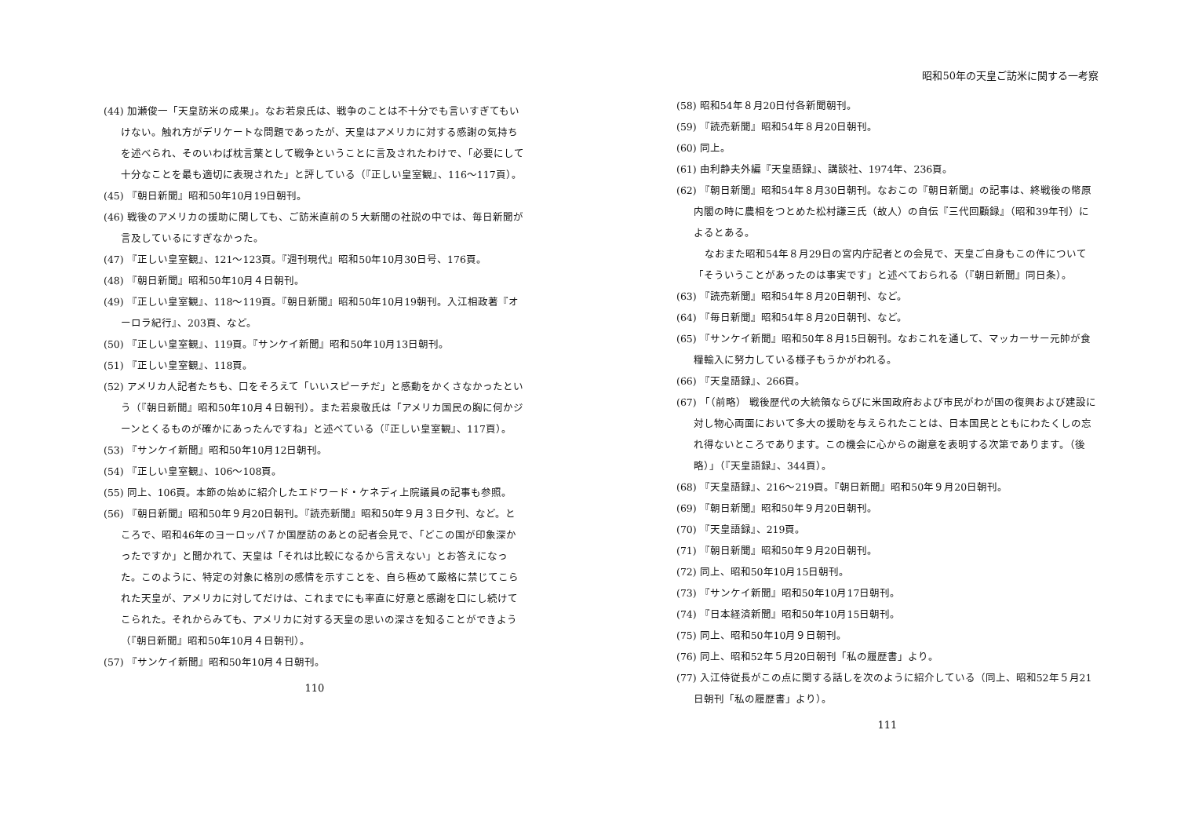(44) 加瀬俊一「天皇訪米の成果」。なお若泉氏は、戦争のことは不十分でも言いすぎてもいけない。触れ方がデリケートな問題であったが、天皇はアメリカに対する感謝の気持ちを述べられ、そのいわば枕言葉として戦争ということに言及されたわけで、「必要にして十分なことを最も適切に表現された」と評している（『正しい皇室観』、116〜117頁）。
(45) 『朝日新聞』昭和50年10月19日朝刊。
(46) 戦後のアメリカの援助に関しても、ご訪米直前の５大新聞の社説の中では、毎日新聞が言及しているにすぎなかった。
(47) 『正しい皇室観』、121〜123頁。『週刊現代』昭和50年10月30日号、176頁。
(48) 『朝日新聞』昭和50年10月４日朝刊。
(49) 『正しい皇室観』、118〜119頁。『朝日新聞』昭和50年10月19朝刊。入江相政著『オーロラ紀行』、203頁、など。
(50) 『正しい皇室観』、119頁。『サンケイ新聞』昭和50年10月13日朝刊。
(51) 『正しい皇室観』、118頁。
(52) アメリカ人記者たちも、口をそろえて「いいスピーチだ」と感動をかくさなかったという（『朝日新聞』昭和50年10月４日朝刊）。また若泉敬氏は「アメリカ国民の胸に何かジーンとくるものが確かにあったんですね」と述べている（『正しい皇室観』、117頁）。
(53) 『サンケイ新聞』昭和50年10月12日朝刊。
(54) 『正しい皇室観』、106〜108頁。
(55) 同上、106頁。本節の始めに紹介したエドワード・ケネディ上院議員の記事も参照。
(56) 『朝日新聞』昭和50年９月20日朝刊。『読売新聞』昭和50年９月３日夕刊、など。ところで、昭和46年のヨーロッパ７か国歴訪のあとの記者会見で、「どこの国が印象深かったですか」と聞かれて、天皇は「それは比較になるから言えない」とお答えになった。このように、特定の対象に格別の感情を示すことを、自ら極めて厳格に禁じてこられた天皇が、アメリカに対してだけは、これまでにも率直に好意と感謝を口にし続けてこられた。それからみても、アメリカに対する天皇の思いの深さを知ることができよう（『朝日新聞』昭和50年10月４日朝刊）。
(57) 『サンケイ新聞』昭和50年10月４日朝刊。
110
昭和50年の天皇ご訪米に関する一考察
(58) 昭和54年８月20日付各新聞朝刊。
(59) 『読売新聞』昭和54年８月20日朝刊。
(60) 同上。
(61) 由利静夫外編『天皇語録』、講談社、1974年、236頁。
(62) 『朝日新聞』昭和54年８月30日朝刊。なおこの『朝日新聞』の記事は、終戦後の幣原内閣の時に農相をつとめた松村謙三氏（故人）の自伝『三代回顧録』（昭和39年刊）によるとある。
なおまた昭和54年８月29日の宮内庁記者との会見で、天皇ご自身もこの件について「そういうことがあったのは事実です」と述べておられる（『朝日新聞』同日条）。
(63) 『読売新聞』昭和54年８月20日朝刊、など。
(64) 『毎日新聞』昭和54年８月20日朝刊、など。
(65) 『サンケイ新聞』昭和50年８月15日朝刊。なおこれを通して、マッカーサー元帥が食糧輸入に努力している様子もうかがわれる。
(66) 『天皇語録』、266頁。
(67) 「（前略） 戦後歴代の大統領ならびに米国政府および市民がわが国の復興および建設に対し物心両面において多大の援助を与えられたことは、日本国民とともにわたくしの忘れ得ないところであります。この機会に心からの謝意を表明する次第であります。（後略）」（『天皇語録』、344頁）。
(68) 『天皇語録』、216〜219頁。『朝日新聞』昭和50年９月20日朝刊。
(69) 『朝日新聞』昭和50年９月20日朝刊。
(70) 『天皇語録』、219頁。
(71) 『朝日新聞』昭和50年９月20日朝刊。
(72) 同上、昭和50年10月15日朝刊。
(73) 『サンケイ新聞』昭和50年10月17日朝刊。
(74) 『日本経済新聞』昭和50年10月15日朝刊。
(75) 同上、昭和50年10月９日朝刊。
(76) 同上、昭和52年５月20日朝刊「私の履歴書」より。
(77) 入江侍従長がこの点に関する話しを次のように紹介している（同上、昭和52年５月21日朝刊「私の履歴書」より）。
111